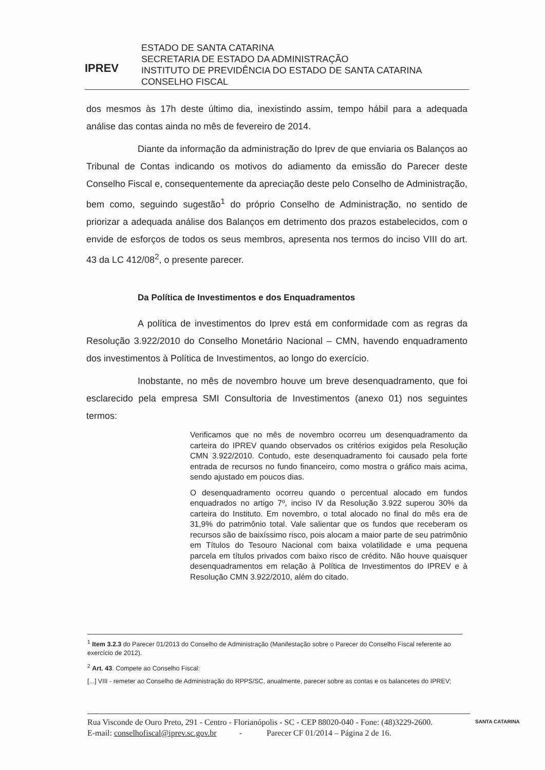IPREV
ESTADO DE SANTA CATARINA
SECRETARIA DE ESTADO DA ADMINISTRAÇÃO
INSTITUTO DE PREVIDÊNCIA DO ESTADO DE SANTA CATARINA
CONSELHO FISCAL
dos mesmos às 17h deste último dia, inexistindo assim, tempo hábil para a adequada análise das contas ainda no mês de fevereiro de 2014.
Diante da informação da administração do Iprev de que enviaria os Balanços ao Tribunal de Contas indicando os motivos do adiamento da emissão do Parecer deste Conselho Fiscal e, consequentemente da apreciação deste pelo Conselho de Administração, bem como, seguindo sugestão<sup>1</sup> do próprio Conselho de Administração, no sentido de priorizar a adequada análise dos Balanços em detrimento dos prazos estabelecidos, com o envide de esforços de todos os seus membros, apresenta nos termos do inciso VIII do art. 43 da LC 412/08<sup>2</sup>, o presente parecer.
Da Política de Investimentos e dos Enquadramentos
A política de investimentos do Iprev está em conformidade com as regras da Resolução 3.922/2010 do Conselho Monetário Nacional – CMN, havendo enquadramento dos investimentos à Política de Investimentos, ao longo do exercício.
Inobstante, no mês de novembro houve um breve desenquadramento, que foi esclarecido pela empresa SMI Consultoria de Investimentos (anexo 01) nos seguintes termos:
Verificamos que no mês de novembro ocorreu um desenquadramento da carteira do IPREV quando observados os critérios exigidos pela Resolução CMN 3.922/2010. Contudo, este desenquadramento foi causado pela forte entrada de recursos no fundo financeiro, como mostra o gráfico mais acima, sendo ajustado em poucos dias.
O desenquadramento ocorreu quando o percentual alocado em fundos enquadrados no artigo 7º, inciso IV da Resolução 3.922 superou 30% da carteira do Instituto. Em novembro, o total alocado no final do mês era de 31,9% do patrimônio total. Vale salientar que os fundos que receberam os recursos são de baixíssimo risco, pois alocam a maior parte de seu patrimônio em Títulos do Tesouro Nacional com baixa volatilidade e uma pequena parcela em títulos privados com baixo risco de crédito. Não houve quaisquer desenquadramentos em relação à Política de Investimentos do IPREV e à Resolução CMN 3.922/2010, além do citado.
<sup>1</sup> Item 3.2.3 do Parecer 01/2013 do Conselho de Administração (Manifestação sobre o Parecer do Conselho Fiscal referente ao exercício de 2012).
<sup>2</sup> Art. 43. Compete ao Conselho Fiscal:
[...] VIII - remeter ao Conselho de Administração do RPPS/SC, anualmente, parecer sobre as contas e os balancetes do IPREV;
Rua Visconde de Ouro Preto, 291 - Centro - Florianópolis - SC - CEP 88020-040 - Fone: (48)3229-2600.
E-mail: conselhofiscal@iprev.sc.gov.br - Parecer CF 01/2014 – Página 2 de 16.
SANTA CATARINA